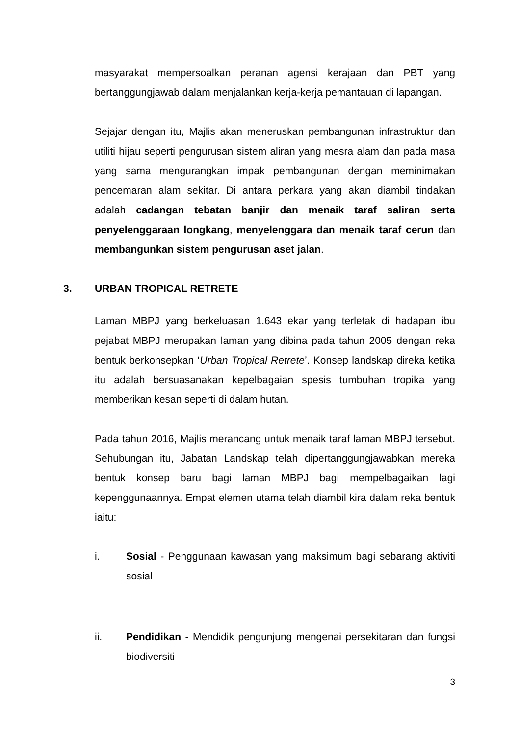masyarakat mempersoalkan peranan agensi kerajaan dan PBT yang bertanggungjawab dalam menjalankan kerja-kerja pemantauan di lapangan.
Sejajar dengan itu, Majlis akan meneruskan pembangunan infrastruktur dan utiliti hijau seperti pengurusan sistem aliran yang mesra alam dan pada masa yang sama mengurangkan impak pembangunan dengan meminimakan pencemaran alam sekitar. Di antara perkara yang akan diambil tindakan adalah cadangan tebatan banjir dan menaik taraf saliran serta penyelenggaraan longkang, menyelenggara dan menaik taraf cerun dan membangunkan sistem pengurusan aset jalan.
3. URBAN TROPICAL RETRETE
Laman MBPJ yang berkeluasan 1.643 ekar yang terletak di hadapan ibu pejabat MBPJ merupakan laman yang dibina pada tahun 2005 dengan reka bentuk berkonsepkan ‘Urban Tropical Retrete’. Konsep landskap direka ketika itu adalah bersuasanakan kepelbagaian spesis tumbuhan tropika yang memberikan kesan seperti di dalam hutan.
Pada tahun 2016, Majlis merancang untuk menaik taraf laman MBPJ tersebut. Sehubungan itu, Jabatan Landskap telah dipertanggungjawabkan mereka bentuk konsep baru bagi laman MBPJ bagi mempelbagaikan lagi kepenggunaannya. Empat elemen utama telah diambil kira dalam reka bentuk iaitu:
i. Sosial - Penggunaan kawasan yang maksimum bagi sebarang aktiviti sosial
ii. Pendidikan - Mendidik pengunjung mengenai persekitaran dan fungsi biodiversiti
3